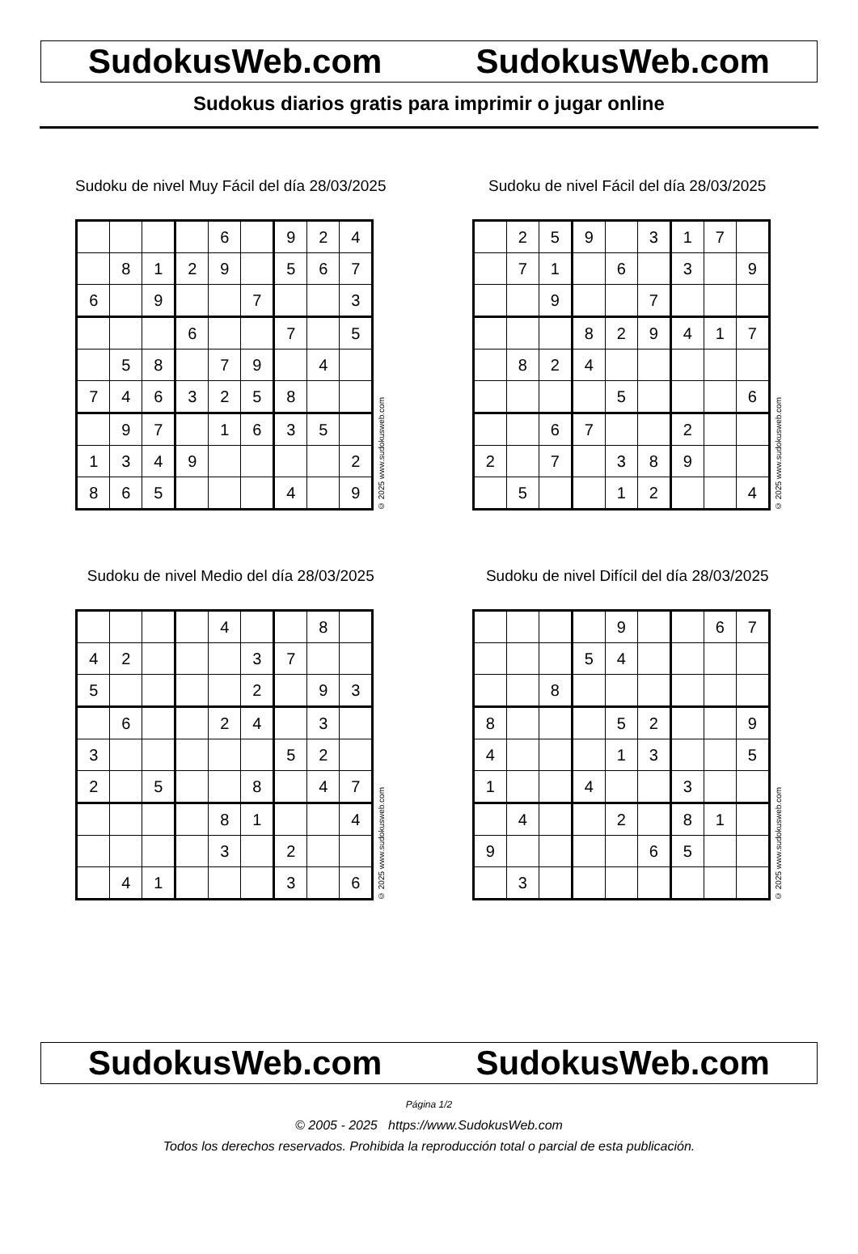SudokusWeb.com SudokusWeb.com
Sudokus diarios gratis para imprimir o jugar online
Sudoku de nivel Muy Fácil del día 28/03/2025
| | | | | 6 | | 9 | 2 | 4 |
| | 8 | 1 | 2 | 9 | | 5 | 6 | 7 |
| 6 | | 9 | | | 7 | | | 3 |
| | | | 6 | | | 7 | | 5 |
| | 5 | 8 | | 7 | 9 | | 4 | |
| 7 | 4 | 6 | 3 | 2 | 5 | 8 | | |
| | 9 | 7 | | 1 | 6 | 3 | 5 | |
| 1 | 3 | 4 | 9 | | | | | 2 |
| 8 | 6 | 5 | | | | 4 | | 9 |
© 2025 www.sudokusweb.com
Sudoku de nivel Fácil del día 28/03/2025
| | 2 | 5 | 9 | | 3 | 1 | 7 | |
| | 7 | 1 | | 6 | | 3 | | 9 |
| | | 9 | | | 7 | | | |
| | | | 8 | 2 | 9 | 4 | 1 | 7 |
| | 8 | 2 | 4 | | | | | |
| | | | | 5 | | | | 6 |
| | | 6 | 7 | | | 2 | | |
| 2 | | 7 | | 3 | 8 | 9 | | |
| | 5 | | | 1 | 2 | | | 4 |
© 2025 www.sudokusweb.com
Sudoku de nivel Medio del día 28/03/2025
| | | | | 4 | | | 8 | |
| 4 | 2 | | | | 3 | 7 | | |
| 5 | | | | | 2 | | 9 | 3 |
| | 6 | | | 2 | 4 | | 3 | |
| 3 | | | | | | 5 | 2 | |
| 2 | | 5 | | | 8 | | 4 | 7 |
| | | | | 8 | 1 | | | 4 |
| | | | | 3 | | 2 | | |
| | 4 | 1 | | | | 3 | | 6 |
© 2025 www.sudokusweb.com
Sudoku de nivel Difícil del día 28/03/2025
| | | | | 9 | | | 6 | 7 |
| | | | 5 | 4 | | | | |
| | | 8 | | | | | | |
| 8 | | | | 5 | 2 | | | 9 |
| 4 | | | | 1 | 3 | | | 5 |
| 1 | | | 4 | | | 3 | | |
| | 4 | | | 2 | | 8 | 1 | |
| 9 | | | | | 6 | 5 | | |
| | 3 | | | | | | | |
© 2025 www.sudokusweb.com
SudokusWeb.com SudokusWeb.com
Página 1/2
© 2005 - 2025 https://www.SudokusWeb.com
Todos los derechos reservados. Prohibida la reproducción total o parcial de esta publicación.